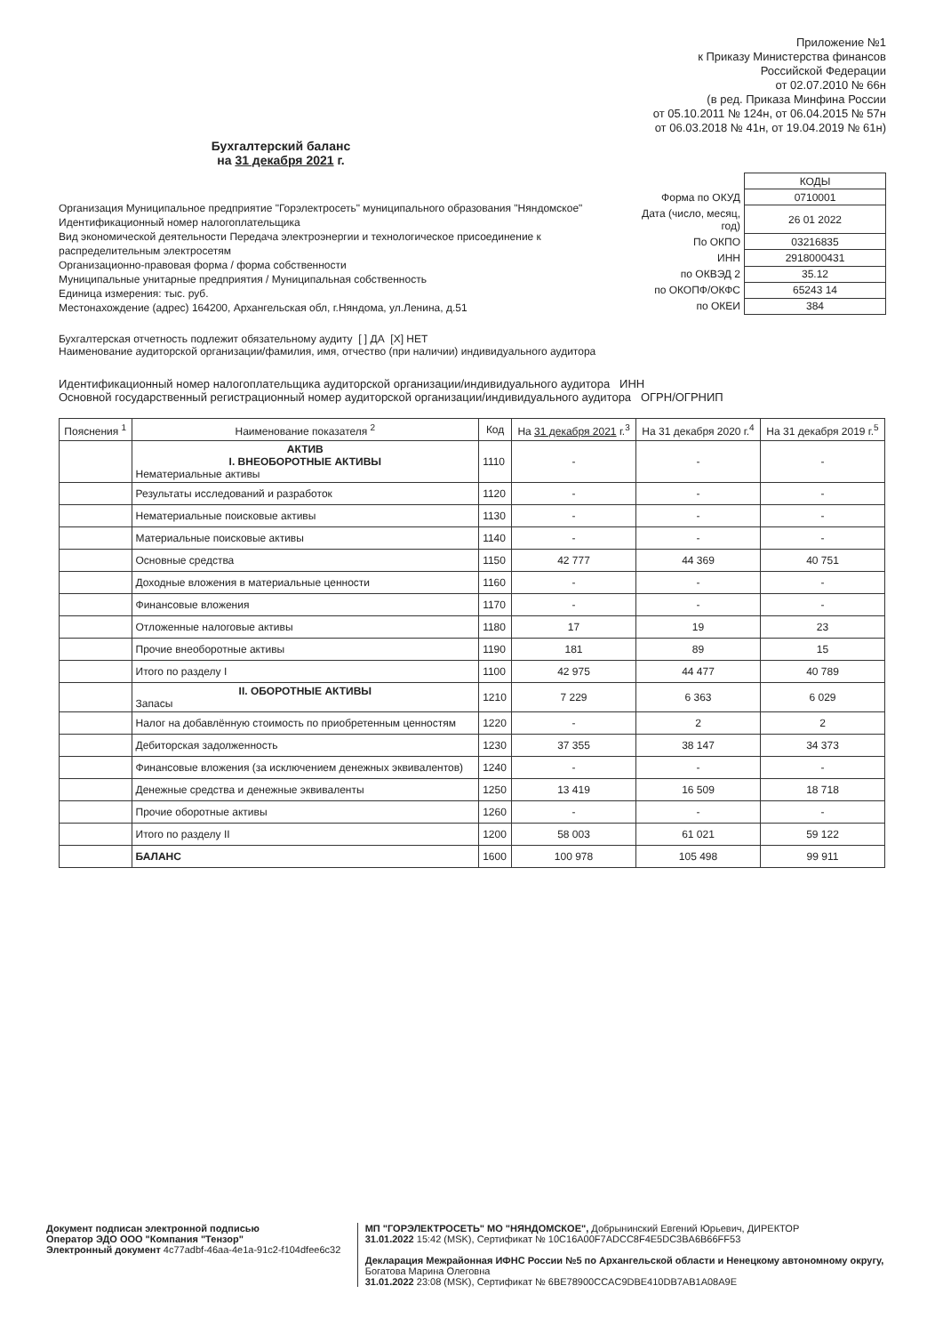Приложение №1
к Приказу Министерства финансов
Российской Федерации
от 02.07.2010 № 66н
(в ред. Приказа Минфина России
от 05.10.2011 № 124н, от 06.04.2015 № 57н
от 06.03.2018 № 41н, от 19.04.2019 № 61н)
Бухгалтерский баланс
на 31 декабря 2021 г.
Организация Муниципальное предприятие "Горэлектросеть" муниципального образования "Няндомское"
Идентификационный номер налогоплательщика
Вид экономической деятельности Передача электроэнергии и технологическое присоединение к распределительным электросетям
Организационно-правовая форма / форма собственности
Муниципальные унитарные предприятия / Муниципальная собственность
Единица измерения: тыс. руб.
Местонахождение (адрес) 164200, Архангельская обл, г.Няндома, ул.Ленина, д.51
| | КОДЫ |
| Форма по ОКУД | 0710001 |
| Дата (число, месяц, год) | 26 01 2022 |
| По ОКПО | 03216835 |
| ИНН | 2918000431 |
| по ОКВЭД 2 | 35.12 |
| по ОКОПФ/ОКФС | 65243 14 |
| по ОКЕИ | 384 |
Бухгалтерская отчетность подлежит обязательному аудиту [ ] ДА [X] НЕТ
Наименование аудиторской организации/фамилия, имя, отчество (при наличии) индивидуального аудитора
Идентификационный номер налогоплательщика аудиторской организации/индивидуального аудитора ИНН
Основной государственный регистрационный номер аудиторской организации/индивидуального аудитора ОГРН/ОГРНИП
| Пояснения <sup>1</sup> | Наименование показателя <sup>2</sup> | Код | На 31 декабря 2021 г.<sup>3</sup> | На 31 декабря 2020 г.<sup>4</sup> | На 31 декабря 2019 г.<sup>5</sup> |
| --- | --- | --- | --- | --- | --- |
| | АКТИВ I. ВНЕОБОРОТНЫЕ АКТИВЫ Нематериальные активы | 1110 | - | - | - |
| | Результаты исследований и разработок | 1120 | - | - | - |
| | Нематериальные поисковые активы | 1130 | - | - | - |
| | Материальные поисковые активы | 1140 | - | - | - |
| | Основные средства | 1150 | 42 777 | 44 369 | 40 751 |
| | Доходные вложения в материальные ценности | 1160 | - | - | - |
| | Финансовые вложения | 1170 | - | - | - |
| | Отложенные налоговые активы | 1180 | 17 | 19 | 23 |
| | Прочие внеоборотные активы | 1190 | 181 | 89 | 15 |
| | Итого по разделу I | 1100 | 42 975 | 44 477 | 40 789 |
| | II. ОБОРОТНЫЕ АКТИВЫ Запасы | 1210 | 7 229 | 6 363 | 6 029 |
| | Налог на добавлённую стоимость по приобретенным ценностям | 1220 | - | 2 | 2 |
| | Дебиторская задолженность | 1230 | 37 355 | 38 147 | 34 373 |
| | Финансовые вложения (за исключением денежных эквивалентов) | 1240 | - | - | - |
| | Денежные средства и денежные эквиваленты | 1250 | 13 419 | 16 509 | 18 718 |
| | Прочие оборотные активы | 1260 | - | - | - |
| | Итого по разделу II | 1200 | 58 003 | 61 021 | 59 122 |
| | БАЛАНС | 1600 | 100 978 | 105 498 | 99 911 |
Документ подписан электронной подписью
Оператор ЭДО ООО "Компания "Тензор"
Электронный документ 4c77adbf-46aa-4e1a-91c2-f104dfee6c32
МП "ГОРЭЛЕКТРОСЕТЬ" МО "НЯНДОМСКОЕ", Добрынинский Евгений Юрьевич, ДИРЕКТОР
31.01.2022 15:42 (MSK), Сертификат № 10C16A00F7ADCC8F4E5DC3BA6B66FF53
Декларация Межрайонная ИФНС России №5 по Архангельской области и Ненецкому автономному округу, Богатова Марина Олеговна
31.01.2022 23:08 (MSK), Сертификат № 6BE78900CCAC9DBE410DB7AB1A08A9E